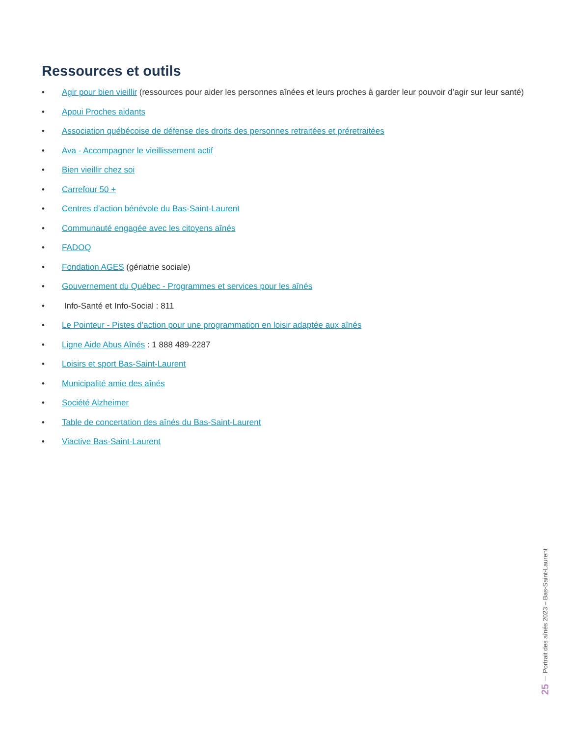Ressources et outils
• Agir pour bien vieillir (ressources pour aider les personnes aînées et leurs proches à garder leur pouvoir d’agir sur leur santé)
• Appui Proches aidants
• Association québécoise de défense des droits des personnes retraitées et préretraitées
• Ava - Accompagner le vieillissement actif
• Bien vieillir chez soi
• Carrefour 50 +
• Centres d’action bénévole du Bas-Saint-Laurent
• Communauté engagée avec les citoyens aînés
• FADOQ
• Fondation AGES (gériatrie sociale)
• Gouvernement du Québec - Programmes et services pour les aînés
• Info-Santé et Info-Social : 811
• Le Pointeur - Pistes d’action pour une programmation en loisir adaptée aux aînés
• Ligne Aide Abus Aînés : 1 888 489-2287
• Loisirs et sport Bas-Saint-Laurent
• Municipalité amie des aînés
• Société Alzheimer
• Table de concertation des aînés du Bas-Saint-Laurent
• Viactive Bas-Saint-Laurent
Portrait des aînés 2023 – Bas-Saint-Laurent
25